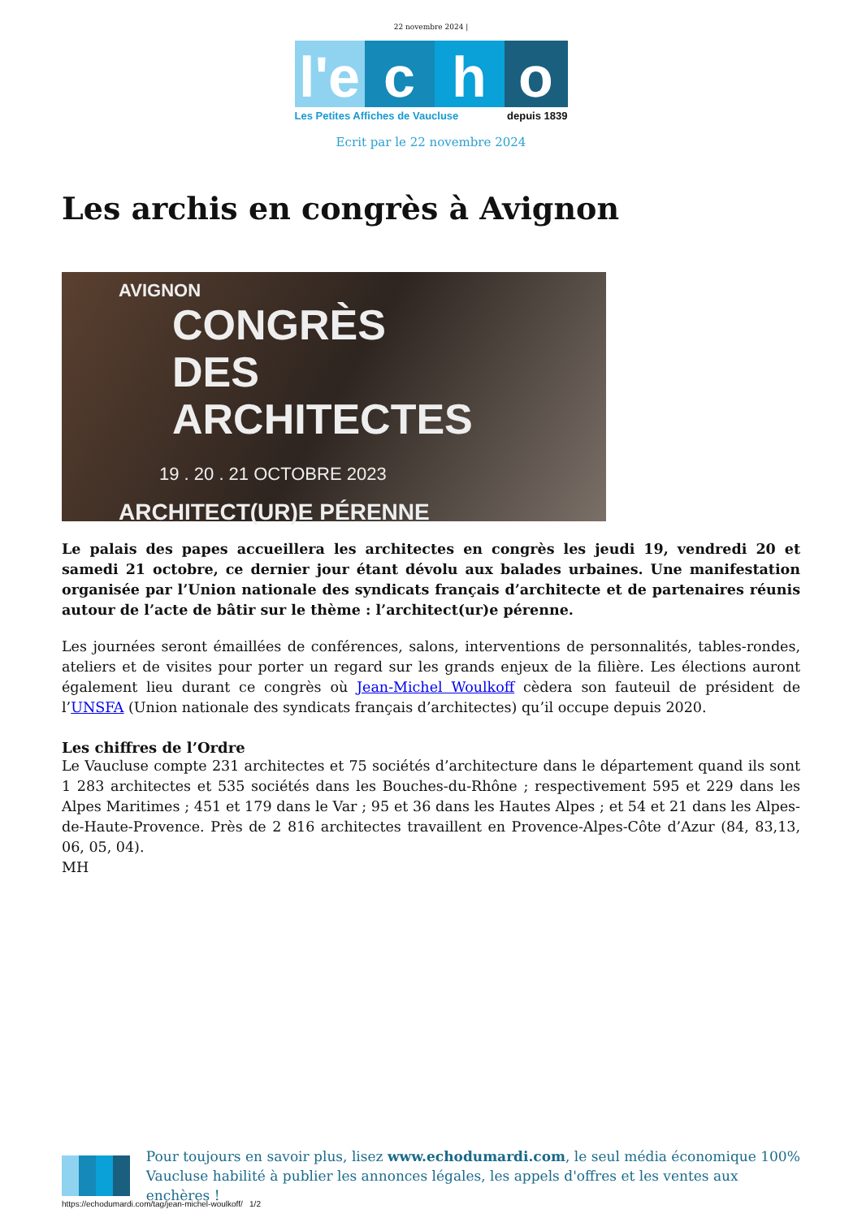22 novembre 2024 |
l'e
c
h
o
Les Petites Affiches de Vaucluse depuis 1839
Ecrit par le 22 novembre 2024
Les archis en congrès à Avignon
AVIGNON
CONGRÈS
DES
ARCHITECTES
19 . 20 . 21 OCTOBRE 2023
ARCHITECT(UR)E PÉRENNE
Le palais des papes accueillera les architectes en congrès les jeudi 19, vendredi 20 et samedi 21 octobre, ce dernier jour étant dévolu aux balades urbaines. Une manifestation organisée par l’Union nationale des syndicats français d’architecte et de partenaires réunis autour de l’acte de bâtir sur le thème : l’architect(ur)e pérenne.
Les journées seront émaillées de conférences, salons, interventions de personnalités, tables-rondes, ateliers et de visites pour porter un regard sur les grands enjeux de la filière. Les élections auront également lieu durant ce congrès où Jean-Michel Woulkoff cèdera son fauteuil de président de l’UNSFA (Union nationale des syndicats français d’architectes) qu’il occupe depuis 2020.
Les chiffres de l’Ordre
Le Vaucluse compte 231 architectes et 75 sociétés d’architecture dans le département quand ils sont 1 283 architectes et 535 sociétés dans les Bouches-du-Rhône ; respectivement 595 et 229 dans les Alpes Maritimes ; 451 et 179 dans le Var ; 95 et 36 dans les Hautes Alpes ; et 54 et 21 dans les Alpes-de-Haute-Provence. Près de 2 816 architectes travaillent en Provence-Alpes-Côte d’Azur (84, 83,13, 06, 05, 04).
MH
Pour toujours en savoir plus, lisez www.echodumardi.com, le seul média économique 100% Vaucluse habilité à publier les annonces légales, les appels d'offres et les ventes aux enchères !
https://echodumardi.com/tag/jean-michel-woulkoff/ 1/2